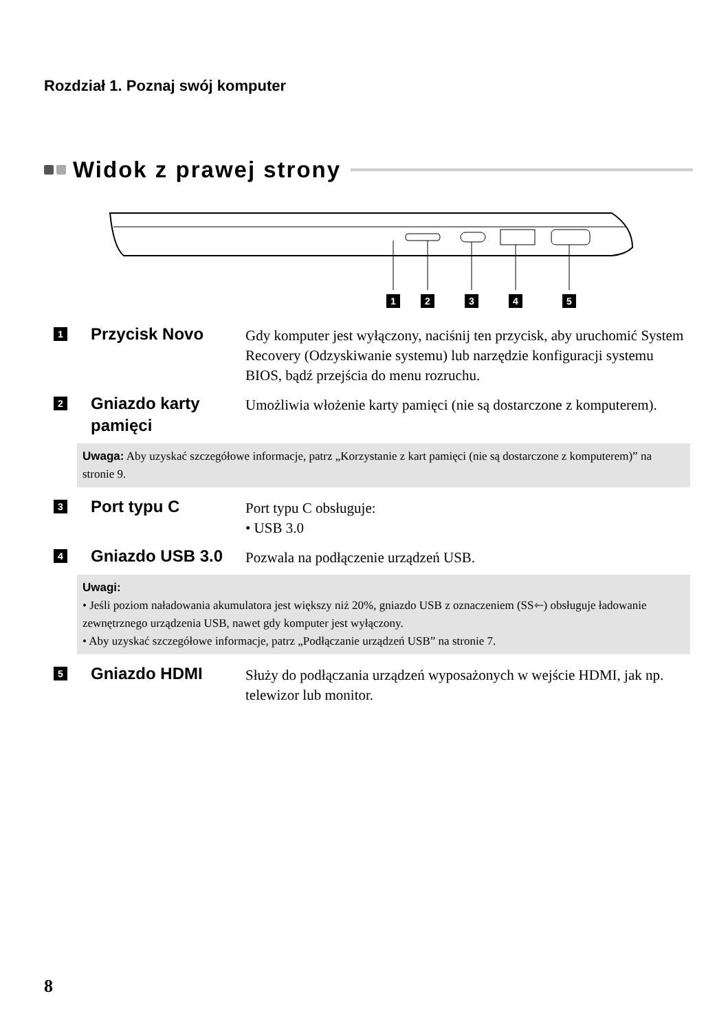Rozdział 1. Poznaj swój komputer
Widok z prawej strony
1
2
3
4
5
1
Przycisk Novo
Gdy komputer jest wyłączony, naciśnij ten przycisk, aby uruchomić System Recovery (Odzyskiwanie systemu) lub narzędzie konfiguracji systemu BIOS, bądź przejścia do menu rozruchu.
2
Gniazdo karty pamięci
Umożliwia włożenie karty pamięci (nie są dostarczone z komputerem).
Uwaga: Aby uzyskać szczegółowe informacje, patrz „Korzystanie z kart pamięci (nie są dostarczone z komputerem)” na stronie 9.
3
Port typu C
Port typu C obsługuje:
• USB 3.0
4
Gniazdo USB 3.0
Pozwala na podłączenie urządzeń USB.
Uwagi:
• Jeśli poziom naładowania akumulatora jest większy niż 20%, gniazdo USB z oznaczeniem (SS⇽) obsługuje ładowanie zewnętrznego urządzenia USB, nawet gdy komputer jest wyłączony.
• Aby uzyskać szczegółowe informacje, patrz „Podłączanie urządzeń USB” na stronie 7.
5
Gniazdo HDMI
Służy do podłączania urządzeń wyposażonych w wejście HDMI, jak np. telewizor lub monitor.
8